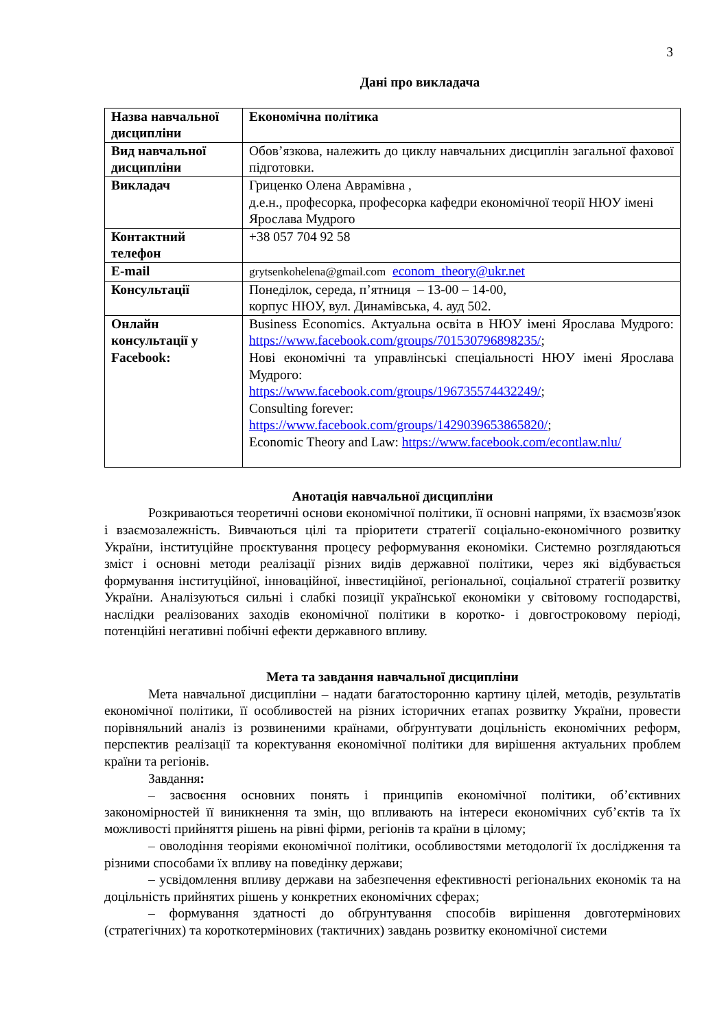3
Дані про викладача
| Назва навчальної дисципліни | Економічна політика |
| Вид навчальної дисципліни | Обов’язкова, належить до циклу навчальних дисциплін загальної фахової підготовки. |
| Викладач | Гриценко Олена Аврамівна , д.е.н., професорка, професорка кафедри економічної теорії НЮУ імені Ярослава Мудрого |
| Контактний телефон | +38 057 704 92 58 |
| E-mail | grytsenkohelena@gmail.com econom_theory@ukr.net |
| Консультації | Понеділок, середа, п’ятниця – 13-00 – 14-00, корпус НЮУ, вул. Динамівська, 4. ауд 502. |
| Онлайн консультації у Facebook: | Business Economics. Актуальна освіта в НЮУ імені Ярослава Мудрого: https://www.facebook.com/groups/701530796898235/ ; Нові економічні та управлінські спеціальності НЮУ імені Ярослава Мудрого: https://www.facebook.com/groups/196735574432249/ ; Consulting forever: https://www.facebook.com/groups/1429039653865820/ ; Economic Theory and Law: https://www.facebook.com/econtlaw.nlu/ |
Анотація навчальної дисципліни
Розкриваються теоретичні основи економічної політики, її основні напрями, їх взаємозв'язок і взаємозалежність. Вивчаються цілі та пріоритети стратегії соціально-економічного розвитку України, інституційне проєктування процесу реформування економіки. Системно розглядаються зміст і основні методи реалізації різних видів державної політики, через які відбувається формування інституційної, інноваційної, інвестиційної, регіональної, соціальної стратегії розвитку України. Аналізуються сильні і слабкі позиції української економіки у світовому господарстві, наслідки реалізованих заходів економічної політики в коротко- і довгостроковому періоді, потенційні негативні побічні ефекти державного впливу.
Мета та завдання навчальної дисципліни
Мета навчальної дисципліни – надати багатосторонню картину цілей, методів, результатів економічної політики, її особливостей на різних історичних етапах розвитку України, провести порівняльний аналіз із розвиненими країнами, обґрунтувати доцільність економічних реформ, перспектив реалізації та коректування економічної політики для вирішення актуальних проблем країни та регіонів.
Завдання:
– засвоєння основних понять і принципів економічної політики, об’єктивних закономірностей її виникнення та змін, що впливають на інтереси економічних суб’єктів та їх можливості прийняття рішень на рівні фірми, регіонів та країни в цілому;
– оволодіння теоріями економічної політики, особливостями методології їх дослідження та різними способами їх впливу на поведінку держави;
– усвідомлення впливу держави на забезпечення ефективності регіональних економік та на доцільність прийнятих рішень у конкретних економічних сферах;
– формування здатності до обґрунтування способів вирішення довготермінових (стратегічних) та короткотермінових (тактичних) завдань розвитку економічної системи